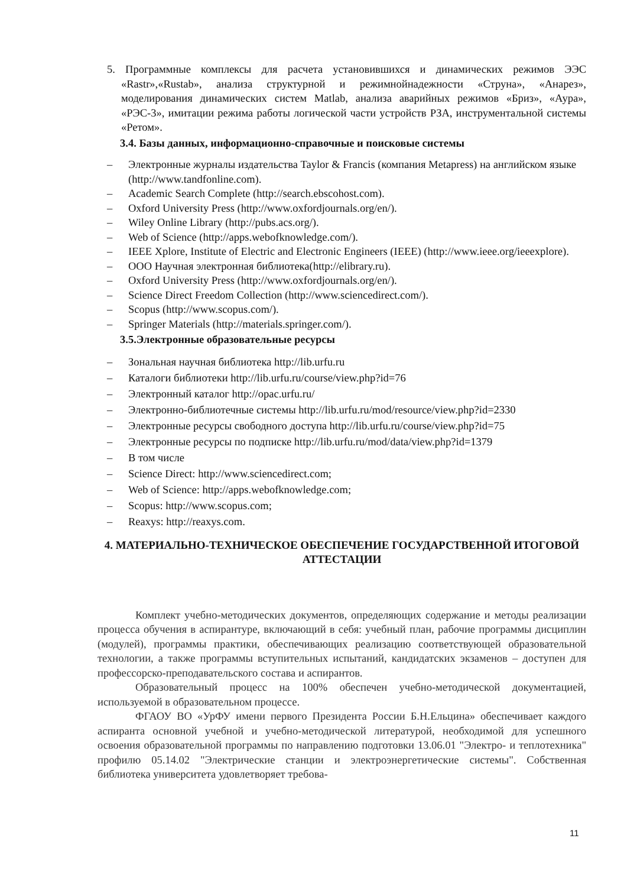5. Программные комплексы для расчета установившихся и динамических режимов ЭЭС «Rastr»,«Rustab», анализа структурной и режимнойнадежности «Струна», «Анарез», моделирования динамических систем Matlab, анализа аварийных режимов «Бриз», «Аура», «РЭС-3», имитации режима работы логической части устройств РЗА, инструментальной системы «Ретом».
3.4. Базы данных, информационно-справочные и поисковые системы
– Электронные журналы издательства Taylor & Francis (компания Metapress) на английском языке (http://www.tandfonline.com).
– Academic Search Complete (http://search.ebscohost.com).
– Oxford University Press (http://www.oxfordjournals.org/en/).
– Wiley Online Library (http://pubs.acs.org/).
– Web of Science (http://apps.webofknowledge.com/).
– IEEE Xplore, Institute of Electric and Electronic Engineers (IEEE) (http://www.ieee.org/ieeexplore).
– ООО Научная электронная библиотека(http://elibrary.ru).
– Oxford University Press (http://www.oxfordjournals.org/en/).
– Science Direct Freedom Collection (http://www.sciencedirect.com/).
– Scopus (http://www.scopus.com/).
– Springer Materials (http://materials.springer.com/).
3.5.Электронные образовательные ресурсы
– Зональная научная библиотека http://lib.urfu.ru
– Каталоги библиотеки http://lib.urfu.ru/course/view.php?id=76
– Электронный каталог http://opac.urfu.ru/
– Электронно-библиотечные системы http://lib.urfu.ru/mod/resource/view.php?id=2330
– Электронные ресурсы свободного доступа http://lib.urfu.ru/course/view.php?id=75
– Электронные ресурсы по подписке http://lib.urfu.ru/mod/data/view.php?id=1379
– В том числе
– Science Direct: http://www.sciencedirect.com;
– Web of Science: http://apps.webofknowledge.com;
– Scopus: http://www.scopus.com;
– Reaxys: http://reaxys.com.
4. МАТЕРИАЛЬНО-ТЕХНИЧЕСКОЕ ОБЕСПЕЧЕНИЕ ГОСУДАРСТВЕННОЙ ИТОГОВОЙ АТТЕСТАЦИИ
Комплект учебно-методических документов, определяющих содержание и методы реализации процесса обучения в аспирантуре, включающий в себя: учебный план, рабочие программы дисциплин (модулей), программы практики, обеспечивающих реализацию соответствующей образовательной технологии, а также программы вступительных испытаний, кандидатских экзаменов – доступен для профессорско-преподавательского состава и аспирантов.
Образовательный процесс на 100% обеспечен учебно-методической документацией, используемой в образовательном процессе.
ФГАОУ ВО «УрФУ имени первого Президента России Б.Н.Ельцина» обеспечивает каждого аспиранта основной учебной и учебно-методической литературой, необходимой для успешного освоения образовательной программы по направлению подготовки 13.06.01 "Электро- и теплотехника" профилю 05.14.02 "Электрические станции и электроэнергетические системы". Собственная библиотека университета удовлетворяет требова-
11